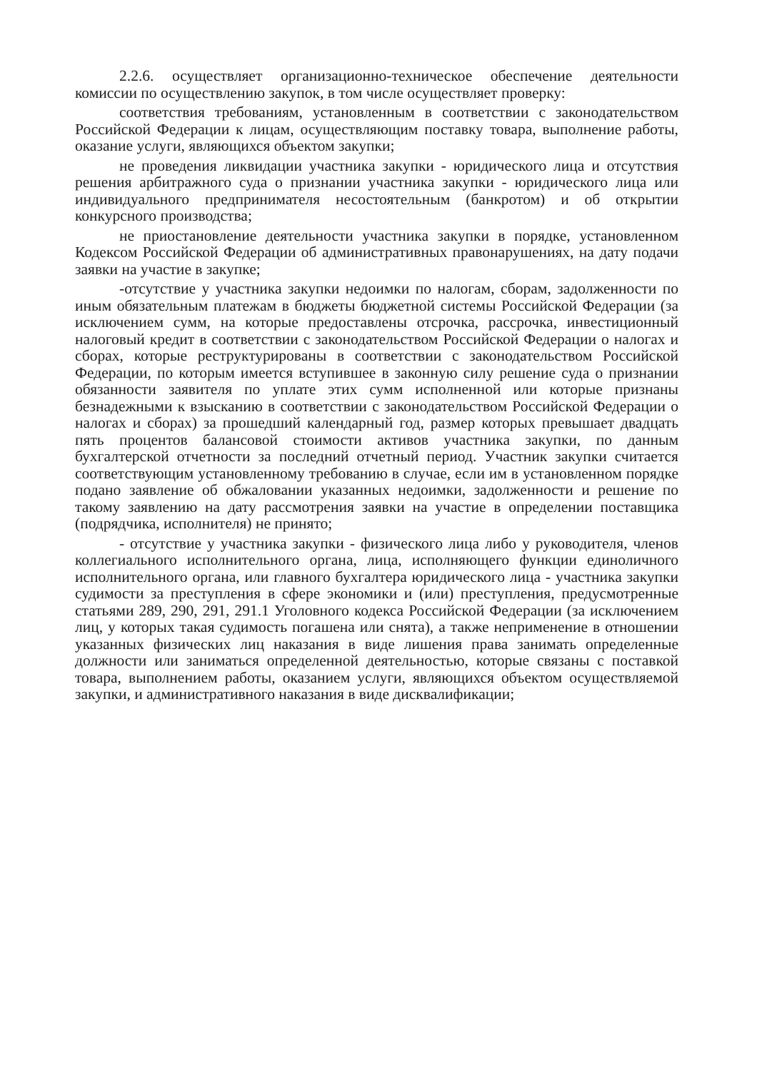2.2.6. осуществляет организационно-техническое обеспечение деятельности комиссии по осуществлению закупок, в том числе осуществляет проверку:
соответствия требованиям, установленным в соответствии с законодательством Российской Федерации к лицам, осуществляющим поставку товара, выполнение работы, оказание услуги, являющихся объектом закупки;
не проведения ликвидации участника закупки - юридического лица и отсутствия решения арбитражного суда о признании участника закупки - юридического лица или индивидуального предпринимателя несостоятельным (банкротом) и об открытии конкурсного производства;
не приостановление деятельности участника закупки в порядке, установленном Кодексом Российской Федерации об административных правонарушениях, на дату подачи заявки на участие в закупке;
-отсутствие у участника закупки недоимки по налогам, сборам, задолженности по иным обязательным платежам в бюджеты бюджетной системы Российской Федерации (за исключением сумм, на которые предоставлены отсрочка, рассрочка, инвестиционный налоговый кредит в соответствии с законодательством Российской Федерации о налогах и сборах, которые реструктурированы в соответствии с законодательством Российской Федерации, по которым имеется вступившее в законную силу решение суда о признании обязанности заявителя по уплате этих сумм исполненной или которые признаны безнадежными к взысканию в соответствии с законодательством Российской Федерации о налогах и сборах) за прошедший календарный год, размер которых превышает двадцать пять процентов балансовой стоимости активов участника закупки, по данным бухгалтерской отчетности за последний отчетный период. Участник закупки считается соответствующим установленному требованию в случае, если им в установленном порядке подано заявление об обжаловании указанных недоимки, задолженности и решение по такому заявлению на дату рассмотрения заявки на участие в определении поставщика (подрядчика, исполнителя) не принято;
- отсутствие у участника закупки - физического лица либо у руководителя, членов коллегиального исполнительного органа, лица, исполняющего функции единоличного исполнительного органа, или главного бухгалтера юридического лица - участника закупки судимости за преступления в сфере экономики и (или) преступления, предусмотренные статьями 289, 290, 291, 291.1 Уголовного кодекса Российской Федерации (за исключением лиц, у которых такая судимость погашена или снята), а также неприменение в отношении указанных физических лиц наказания в виде лишения права занимать определенные должности или заниматься определенной деятельностью, которые связаны с поставкой товара, выполнением работы, оказанием услуги, являющихся объектом осуществляемой закупки, и административного наказания в виде дисквалификации;